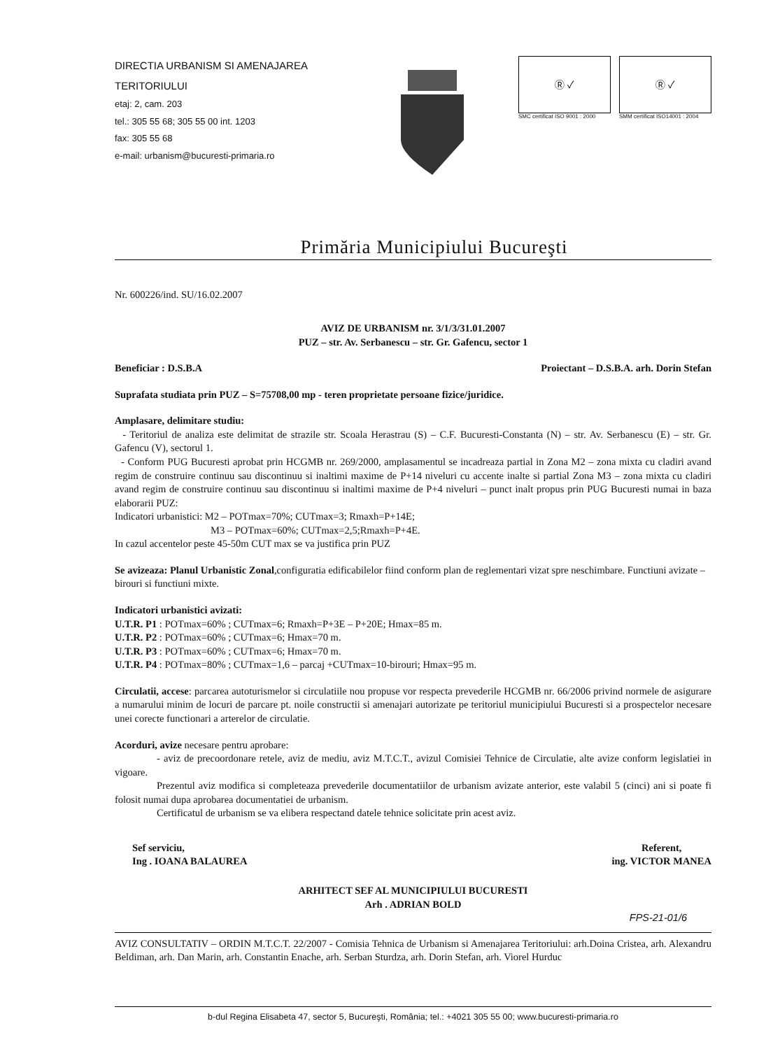DIRECTIA URBANISM SI AMENAJAREA
TERITORIULUI
etaj: 2, cam. 203
tel.: 305 55 68; 305 55 00 int. 1203
fax: 305 55 68
e-mail: urbanism@bucuresti-primaria.ro
Ⓡ ✓
SMC certificat ISO 9001 : 2000
Ⓡ ✓
SMM certificat ISO14001 : 2004
Primăria Municipiului Bucureşti
Nr. 600226/ind. SU/16.02.2007
AVIZ DE URBANISM nr. 3/1/3/31.01.2007
PUZ – str. Av. Serbanescu – str. Gr. Gafencu, sector 1
Beneficiar : D.S.B.A Proiectant – D.S.B.A. arh. Dorin Stefan
Suprafata studiata prin PUZ – S=75708,00 mp - teren proprietate persoane fizice/juridice.
Amplasare, delimitare studiu:
- Teritoriul de analiza este delimitat de strazile str. Scoala Herastrau (S) – C.F. Bucuresti-Constanta (N) – str. Av. Serbanescu (E) – str. Gr. Gafencu (V), sectorul 1.
- Conform PUG Bucuresti aprobat prin HCGMB nr. 269/2000, amplasamentul se incadreaza partial in Zona M2 – zona mixta cu cladiri avand regim de construire continuu sau discontinuu si inaltimi maxime de P+14 niveluri cu accente inalte si partial Zona M3 – zona mixta cu cladiri avand regim de construire continuu sau discontinuu si inaltimi maxime de P+4 niveluri – punct inalt propus prin PUG Bucuresti numai in baza elaborarii PUZ:
Indicatori urbanistici: M2 – POTmax=70%; CUTmax=3; Rmaxh=P+14E;
M3 – POTmax=60%; CUTmax=2,5;Rmaxh=P+4E.
In cazul accentelor peste 45-50m CUT max se va justifica prin PUZ
Se avizeaza: Planul Urbanistic Zonal,configuratia edificabilelor fiind conform plan de reglementari vizat spre neschimbare. Functiuni avizate – birouri si functiuni mixte.
Indicatori urbanistici avizati:
U.T.R. P1 : POTmax=60% ; CUTmax=6; Rmaxh=P+3E – P+20E; Hmax=85 m.
U.T.R. P2 : POTmax=60% ; CUTmax=6; Hmax=70 m.
U.T.R. P3 : POTmax=60% ; CUTmax=6; Hmax=70 m.
U.T.R. P4 : POTmax=80% ; CUTmax=1,6 – parcaj +CUTmax=10-birouri; Hmax=95 m.
Circulatii, accese: parcarea autoturismelor si circulatiile nou propuse vor respecta prevederile HCGMB nr. 66/2006 privind normele de asigurare a numarului minim de locuri de parcare pt. noile constructii si amenajari autorizate pe teritoriul municipiului Bucuresti si a prospectelor necesare unei corecte functionari a arterelor de circulatie.
Acorduri, avize necesare pentru aprobare:
- aviz de precoordonare retele, aviz de mediu, aviz M.T.C.T., avizul Comisiei Tehnice de Circulatie, alte avize conform legislatiei in vigoare.
Prezentul aviz modifica si completeaza prevederile documentatiilor de urbanism avizate anterior, este valabil 5 (cinci) ani si poate fi folosit numai dupa aprobarea documentatiei de urbanism.
Certificatul de urbanism se va elibera respectand datele tehnice solicitate prin acest aviz.
Sef serviciu,
Ing . IOANA BALAUREA Referent,
ing. VICTOR MANEA
ARHITECT SEF AL MUNICIPIULUI BUCURESTI
Arh . ADRIAN BOLD
FPS-21-01/6
AVIZ CONSULTATIV – ORDIN M.T.C.T. 22/2007 - Comisia Tehnica de Urbanism si Amenajarea Teritoriului: arh.Doina Cristea, arh. Alexandru Beldiman, arh. Dan Marin, arh. Constantin Enache, arh. Serban Sturdza, arh. Dorin Stefan, arh. Viorel Hurduc
b-dul Regina Elisabeta 47, sector 5, Bucureşti, România; tel.: +4021 305 55 00; www.bucuresti-primaria.ro